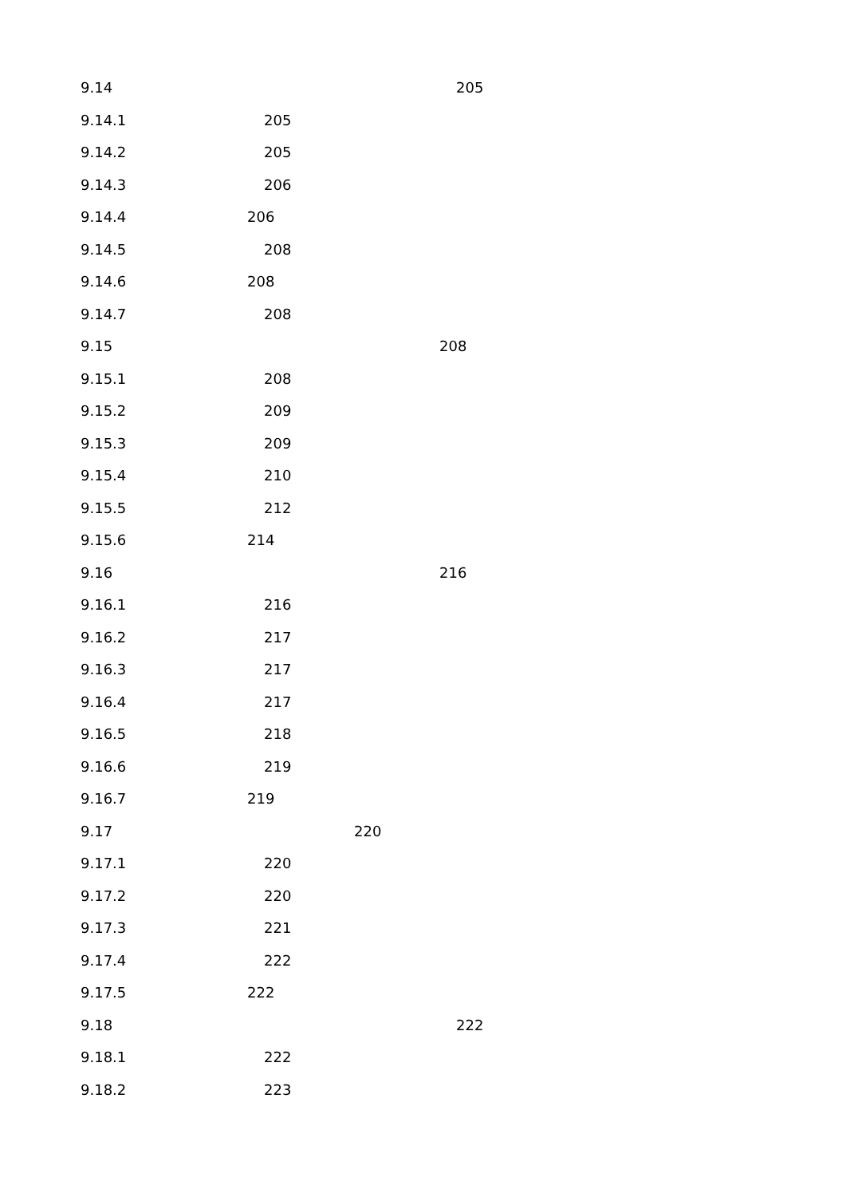9.14 205
9.14.1 205
9.14.2 205
9.14.3 206
9.14.4 206
9.14.5 208
9.14.6 208
9.14.7 208
9.15 208
9.15.1 208
9.15.2 209
9.15.3 209
9.15.4 210
9.15.5 212
9.15.6 214
9.16 216
9.16.1 216
9.16.2 217
9.16.3 217
9.16.4 217
9.16.5 218
9.16.6 219
9.16.7 219
9.17 220
9.17.1 220
9.17.2 220
9.17.3 221
9.17.4 222
9.17.5 222
9.18 222
9.18.1 222
9.18.2 223